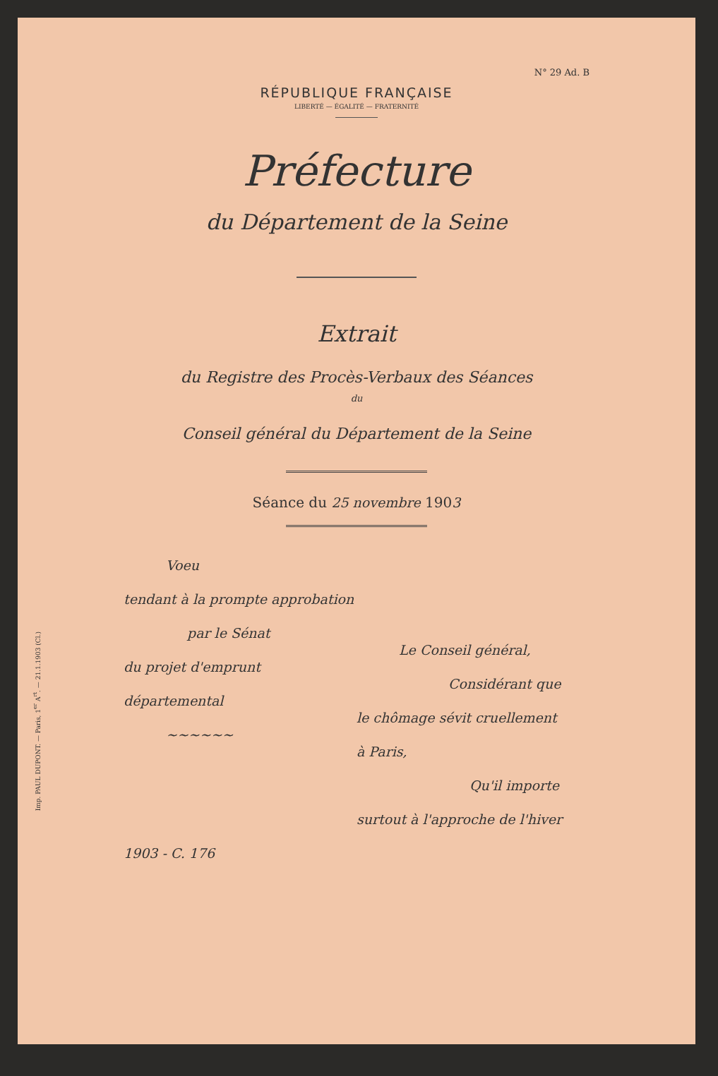N° 29 Ad. B
RÉPUBLIQUE FRANÇAISE
LIBERTÉ — ÉGALITÉ — FRATERNITÉ
Préfecture
du Département de la Seine
Extrait
du Registre des Procès-Verbaux des Séances
du
Conseil général du Département de la Seine
Séance du 25 novembre 1903
Imp. PAUL DUPONT. — Paris, 1<sup>er</sup> A<sup>rt</sup>. — 21.1.1903 (Cl.)
Voeu
tendant à la prompte approbation
par le Sénat
du projet d'emprunt départemental
~~~~~~
1903 - C. 176
Le Conseil général,
Considérant que
le chômage sévit cruellement
à Paris,
Qu'il importe
surtout à l'approche de l'hiver